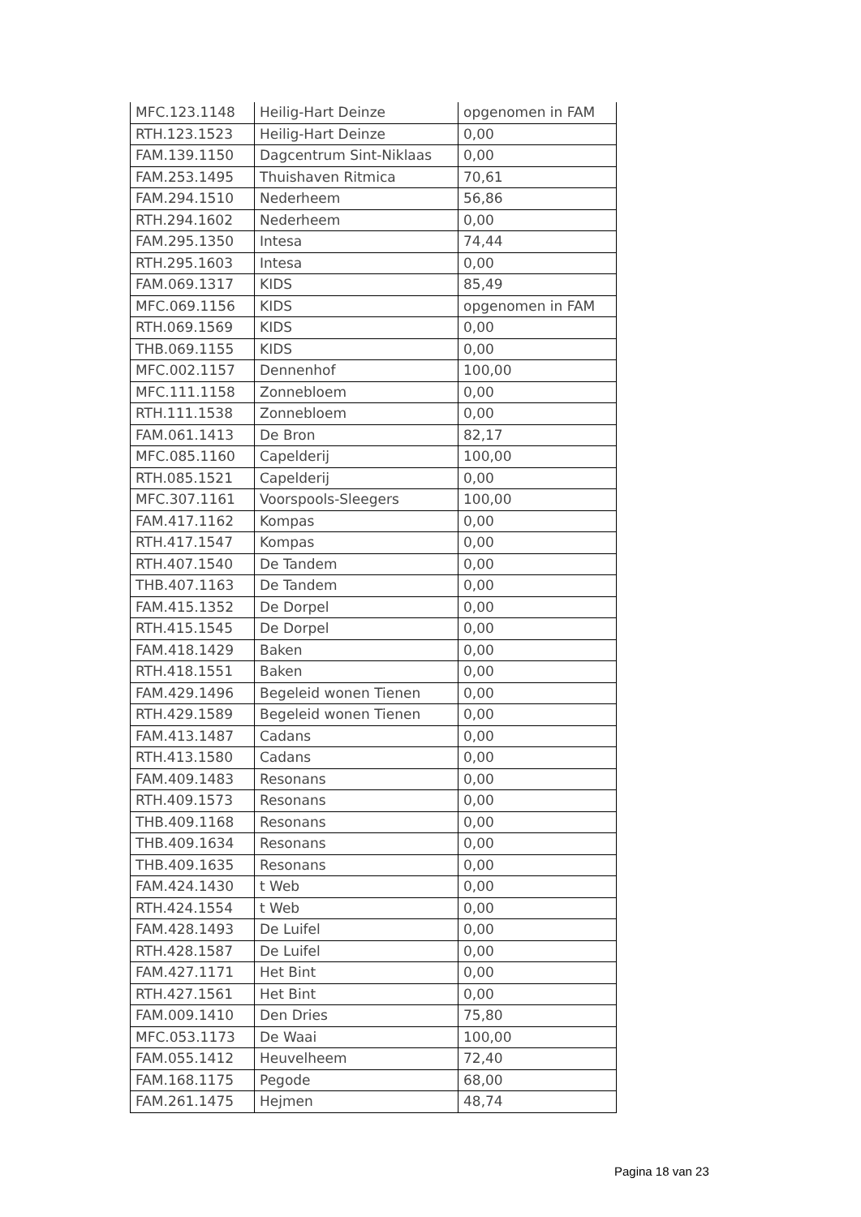| MFC.123.1148 | Heilig-Hart Deinze | opgenomen in FAM |
| RTH.123.1523 | Heilig-Hart Deinze | 0,00 |
| FAM.139.1150 | Dagcentrum Sint-Niklaas | 0,00 |
| FAM.253.1495 | Thuishaven Ritmica | 70,61 |
| FAM.294.1510 | Nederheem | 56,86 |
| RTH.294.1602 | Nederheem | 0,00 |
| FAM.295.1350 | Intesa | 74,44 |
| RTH.295.1603 | Intesa | 0,00 |
| FAM.069.1317 | KIDS | 85,49 |
| MFC.069.1156 | KIDS | opgenomen in FAM |
| RTH.069.1569 | KIDS | 0,00 |
| THB.069.1155 | KIDS | 0,00 |
| MFC.002.1157 | Dennenhof | 100,00 |
| MFC.111.1158 | Zonnebloem | 0,00 |
| RTH.111.1538 | Zonnebloem | 0,00 |
| FAM.061.1413 | De Bron | 82,17 |
| MFC.085.1160 | Capelderij | 100,00 |
| RTH.085.1521 | Capelderij | 0,00 |
| MFC.307.1161 | Voorspools-Sleegers | 100,00 |
| FAM.417.1162 | Kompas | 0,00 |
| RTH.417.1547 | Kompas | 0,00 |
| RTH.407.1540 | De Tandem | 0,00 |
| THB.407.1163 | De Tandem | 0,00 |
| FAM.415.1352 | De Dorpel | 0,00 |
| RTH.415.1545 | De Dorpel | 0,00 |
| FAM.418.1429 | Baken | 0,00 |
| RTH.418.1551 | Baken | 0,00 |
| FAM.429.1496 | Begeleid wonen Tienen | 0,00 |
| RTH.429.1589 | Begeleid wonen Tienen | 0,00 |
| FAM.413.1487 | Cadans | 0,00 |
| RTH.413.1580 | Cadans | 0,00 |
| FAM.409.1483 | Resonans | 0,00 |
| RTH.409.1573 | Resonans | 0,00 |
| THB.409.1168 | Resonans | 0,00 |
| THB.409.1634 | Resonans | 0,00 |
| THB.409.1635 | Resonans | 0,00 |
| FAM.424.1430 | t Web | 0,00 |
| RTH.424.1554 | t Web | 0,00 |
| FAM.428.1493 | De Luifel | 0,00 |
| RTH.428.1587 | De Luifel | 0,00 |
| FAM.427.1171 | Het Bint | 0,00 |
| RTH.427.1561 | Het Bint | 0,00 |
| FAM.009.1410 | Den Dries | 75,80 |
| MFC.053.1173 | De Waai | 100,00 |
| FAM.055.1412 | Heuvelheem | 72,40 |
| FAM.168.1175 | Pegode | 68,00 |
| FAM.261.1475 | Hejmen | 48,74 |
Pagina 18 van 23